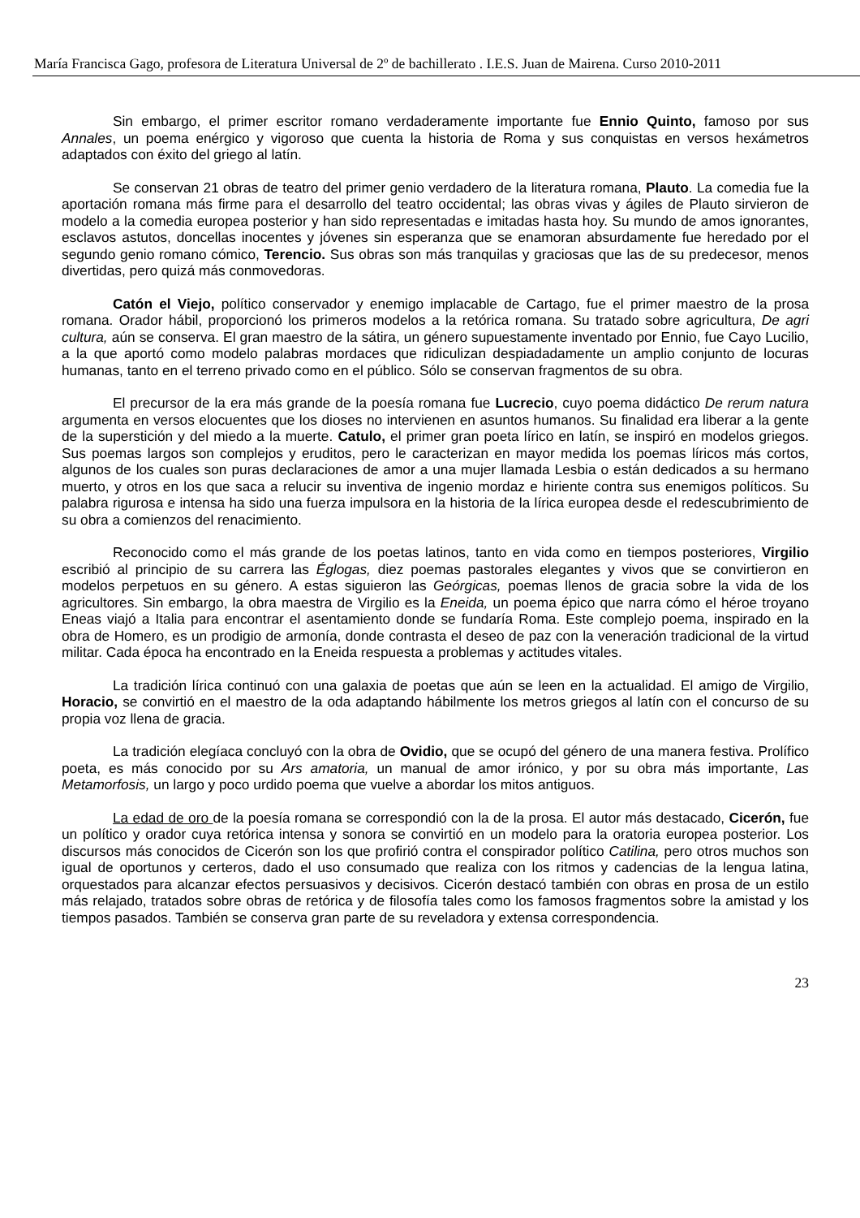María Francisca Gago, profesora de Literatura Universal de 2º de bachillerato . I.E.S. Juan de Mairena. Curso 2010-2011
Sin embargo, el primer escritor romano verdaderamente importante fue Ennio Quinto, famoso por sus Annales, un poema enérgico y vigoroso que cuenta la historia de Roma y sus conquistas en versos hexámetros adaptados con éxito del griego al latín.
Se conservan 21 obras de teatro del primer genio verdadero de la literatura romana, Plauto. La comedia fue la aportación romana más firme para el desarrollo del teatro occidental; las obras vivas y ágiles de Plauto sirvieron de modelo a la comedia europea posterior y han sido representadas e imitadas hasta hoy. Su mundo de amos ignorantes, esclavos astutos, doncellas inocentes y jóvenes sin esperanza que se enamoran absurdamente fue heredado por el segundo genio romano cómico, Terencio. Sus obras son más tranquilas y graciosas que las de su predecesor, menos divertidas, pero quizá más conmovedoras.
Catón el Viejo, político conservador y enemigo implacable de Cartago, fue el primer maestro de la prosa romana. Orador hábil, proporcionó los primeros modelos a la retórica romana. Su tratado sobre agricultura, De agri cultura, aún se conserva. El gran maestro de la sátira, un género supuestamente inventado por Ennio, fue Cayo Lucilio, a la que aportó como modelo palabras mordaces que ridiculizan despiadadamente un amplio conjunto de locuras humanas, tanto en el terreno privado como en el público. Sólo se conservan fragmentos de su obra.
El precursor de la era más grande de la poesía romana fue Lucrecio, cuyo poema didáctico De rerum natura argumenta en versos elocuentes que los dioses no intervienen en asuntos humanos. Su finalidad era liberar a la gente de la superstición y del miedo a la muerte. Catulo, el primer gran poeta lírico en latín, se inspiró en modelos griegos. Sus poemas largos son complejos y eruditos, pero le caracterizan en mayor medida los poemas líricos más cortos, algunos de los cuales son puras declaraciones de amor a una mujer llamada Lesbia o están dedicados a su hermano muerto, y otros en los que saca a relucir su inventiva de ingenio mordaz e hiriente contra sus enemigos políticos. Su palabra rigurosa e intensa ha sido una fuerza impulsora en la historia de la lírica europea desde el redescubrimiento de su obra a comienzos del renacimiento.
Reconocido como el más grande de los poetas latinos, tanto en vida como en tiempos posteriores, Virgilio escribió al principio de su carrera las Églogas, diez poemas pastorales elegantes y vivos que se convirtieron en modelos perpetuos en su género. A estas siguieron las Geórgicas, poemas llenos de gracia sobre la vida de los agricultores. Sin embargo, la obra maestra de Virgilio es la Eneida, un poema épico que narra cómo el héroe troyano Eneas viajó a Italia para encontrar el asentamiento donde se fundaría Roma. Este complejo poema, inspirado en la obra de Homero, es un prodigio de armonía, donde contrasta el deseo de paz con la veneración tradicional de la virtud militar. Cada época ha encontrado en la Eneida respuesta a problemas y actitudes vitales.
La tradición lírica continuó con una galaxia de poetas que aún se leen en la actualidad. El amigo de Virgilio, Horacio, se convirtió en el maestro de la oda adaptando hábilmente los metros griegos al latín con el concurso de su propia voz llena de gracia.
La tradición elegíaca concluyó con la obra de Ovidio, que se ocupó del género de una manera festiva. Prolífico poeta, es más conocido por su Ars amatoria, un manual de amor irónico, y por su obra más importante, Las Metamorfosis, un largo y poco urdido poema que vuelve a abordar los mitos antiguos.
La edad de oro de la poesía romana se correspondió con la de la prosa. El autor más destacado, Cicerón, fue un político y orador cuya retórica intensa y sonora se convirtió en un modelo para la oratoria europea posterior. Los discursos más conocidos de Cicerón son los que profirió contra el conspirador político Catilina, pero otros muchos son igual de oportunos y certeros, dado el uso consumado que realiza con los ritmos y cadencias de la lengua latina, orquestados para alcanzar efectos persuasivos y decisivos. Cicerón destacó también con obras en prosa de un estilo más relajado, tratados sobre obras de retórica y de filosofía tales como los famosos fragmentos sobre la amistad y los tiempos pasados. También se conserva gran parte de su reveladora y extensa correspondencia.
23